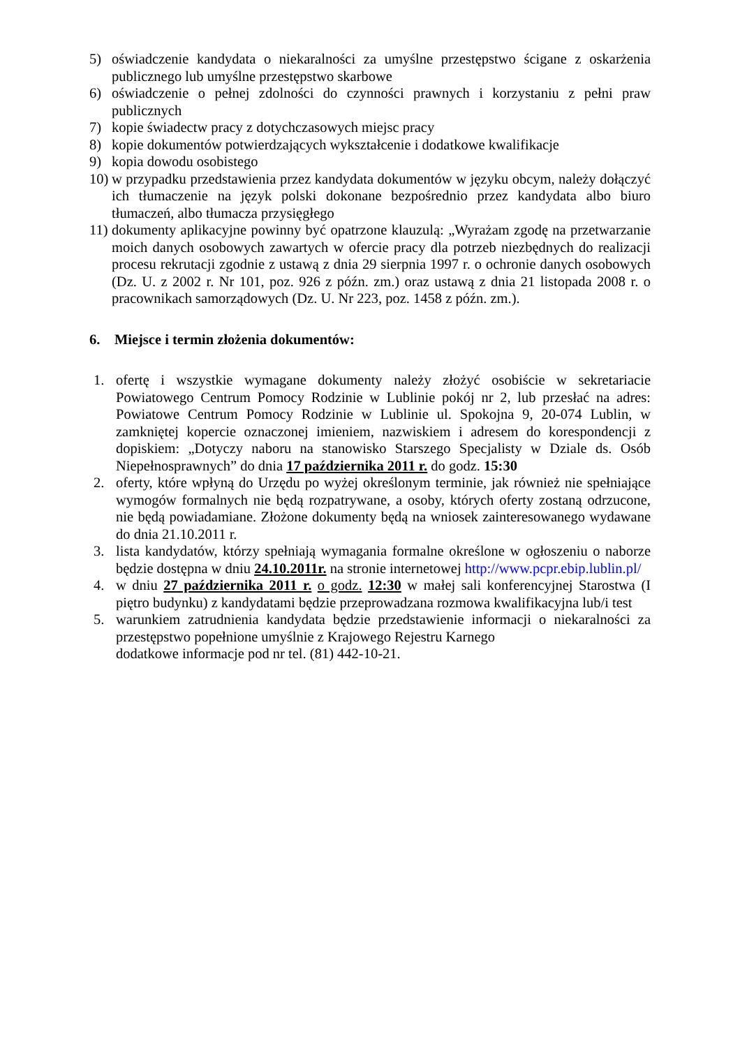5) oświadczenie kandydata o niekaralności za umyślne przestępstwo ścigane z oskarżenia publicznego lub umyślne przestępstwo skarbowe
6) oświadczenie o pełnej zdolności do czynności prawnych i korzystaniu z pełni praw publicznych
7) kopie świadectw pracy z dotychczasowych miejsc pracy
8) kopie dokumentów potwierdzających wykształcenie i dodatkowe kwalifikacje
9) kopia dowodu osobistego
10) w przypadku przedstawienia przez kandydata dokumentów w języku obcym, należy dołączyć ich tłumaczenie na język polski dokonane bezpośrednio przez kandydata albo biuro tłumaczeń, albo tłumacza przysięgłego
11) dokumenty aplikacyjne powinny być opatrzone klauzulą: „Wyrażam zgodę na przetwarzanie moich danych osobowych zawartych w ofercie pracy dla potrzeb niezbędnych do realizacji procesu rekrutacji zgodnie z ustawą z dnia 29 sierpnia 1997 r. o ochronie danych osobowych (Dz. U. z 2002 r. Nr 101, poz. 926 z późn. zm.) oraz ustawą z dnia 21 listopada 2008 r. o pracownikach samorządowych (Dz. U. Nr 223, poz. 1458 z późn. zm.).
6. Miejsce i termin złożenia dokumentów:
1. ofertę i wszystkie wymagane dokumenty należy złożyć osobiście w sekretariacie Powiatowego Centrum Pomocy Rodzinie w Lublinie pokój nr 2, lub przesłać na adres: Powiatowe Centrum Pomocy Rodzinie w Lublinie ul. Spokojna 9, 20-074 Lublin, w zamkniętej kopercie oznaczonej imieniem, nazwiskiem i adresem do korespondencji z dopiskiem: „Dotyczy naboru na stanowisko Starszego Specjalisty w Dziale ds. Osób Niepełnosprawnych” do dnia 17 października 2011 r. do godz. 15:30
2. oferty, które wpłyną do Urzędu po wyżej określonym terminie, jak również nie spełniające wymogów formalnych nie będą rozpatrywane, a osoby, których oferty zostaną odrzucone, nie będą powiadamiane. Złożone dokumenty będą na wniosek zainteresowanego wydawane do dnia 21.10.2011 r.
3. lista kandydatów, którzy spełniają wymagania formalne określone w ogłoszeniu o naborze będzie dostępna w dniu 24.10.2011r. na stronie internetowej http://www.pcpr.ebip.lublin.pl/
4. w dniu 27 października 2011 r. o godz. 12:30 w małej sali konferencyjnej Starostwa (I piętro budynku) z kandydatami będzie przeprowadzana rozmowa kwalifikacyjna lub/i test
5. warunkiem zatrudnienia kandydata będzie przedstawienie informacji o niekaralności za przestępstwo popełnione umyślnie z Krajowego Rejestru Karnego
dodatkowe informacje pod nr tel. (81) 442-10-21.